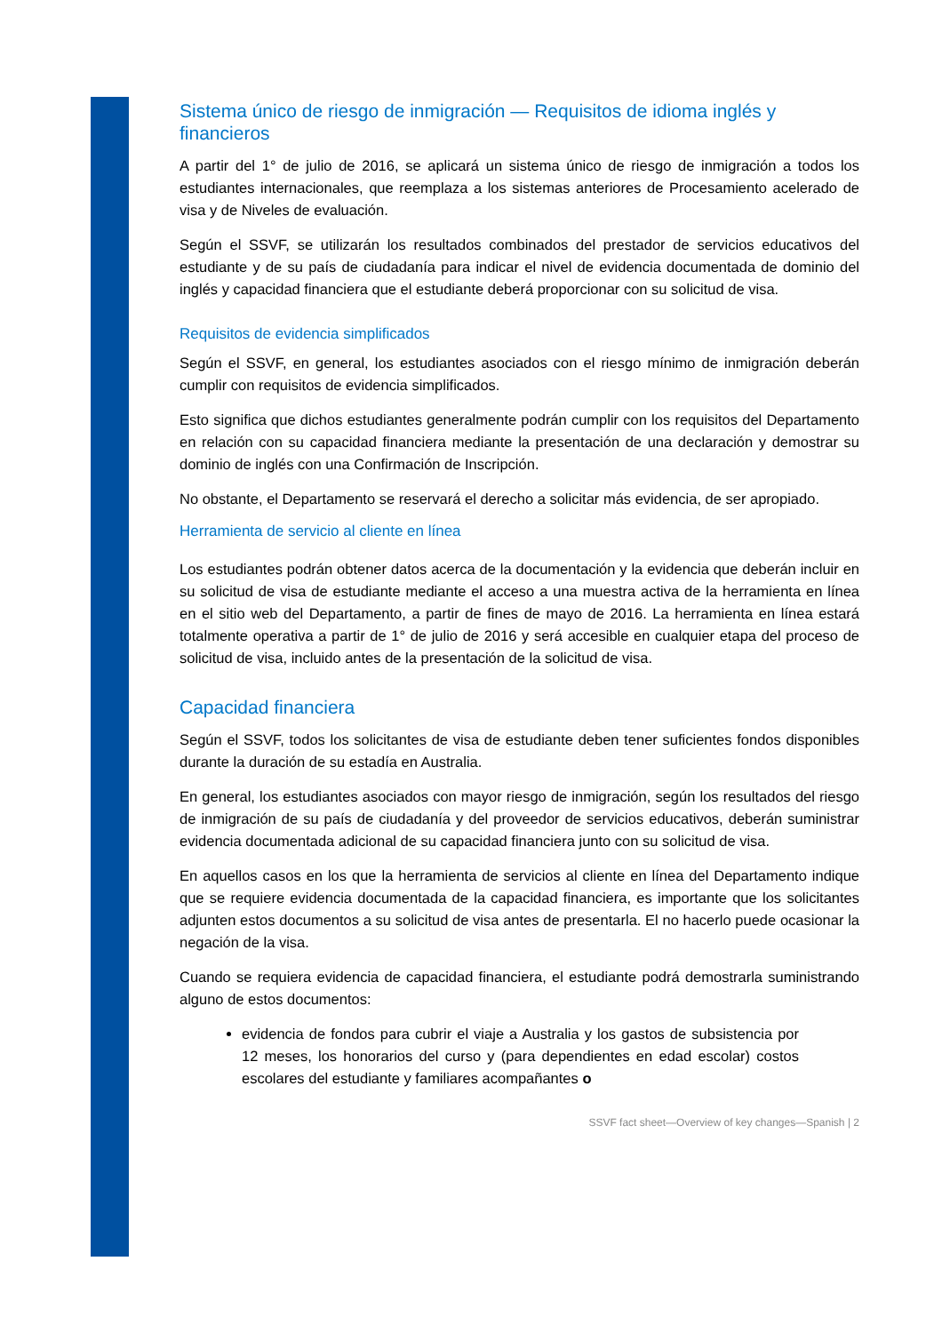Sistema único de riesgo de inmigración — Requisitos de idioma inglés y financieros
A partir del 1° de julio de 2016, se aplicará un sistema único de riesgo de inmigración a todos los estudiantes internacionales, que reemplaza a los sistemas anteriores de Procesamiento acelerado de visa y de Niveles de evaluación.
Según el SSVF, se utilizarán los resultados combinados del prestador de servicios educativos del estudiante y de su país de ciudadanía para indicar el nivel de evidencia documentada de dominio del inglés y capacidad financiera que el estudiante deberá proporcionar con su solicitud de visa.
Requisitos de evidencia simplificados
Según el SSVF, en general, los estudiantes asociados con el riesgo mínimo de inmigración deberán cumplir con requisitos de evidencia simplificados.
Esto significa que dichos estudiantes generalmente podrán cumplir con los requisitos del Departamento en relación con su capacidad financiera mediante la presentación de una declaración y demostrar su dominio de inglés con una Confirmación de Inscripción.
No obstante, el Departamento se reservará el derecho a solicitar más evidencia, de ser apropiado.
Herramienta de servicio al cliente en línea
Los estudiantes podrán obtener datos acerca de la documentación y la evidencia que deberán incluir en su solicitud de visa de estudiante mediante el acceso a una muestra activa de la herramienta en línea en el sitio web del Departamento, a partir de fines de mayo de 2016. La herramienta en línea estará totalmente operativa a partir de 1° de julio de 2016 y será accesible en cualquier etapa del proceso de solicitud de visa, incluido antes de la presentación de la solicitud de visa.
Capacidad financiera
Según el SSVF, todos los solicitantes de visa de estudiante deben tener suficientes fondos disponibles durante la duración de su estadía en Australia.
En general, los estudiantes asociados con mayor riesgo de inmigración, según los resultados del riesgo de inmigración de su país de ciudadanía y del proveedor de servicios educativos, deberán suministrar evidencia documentada adicional de su capacidad financiera junto con su solicitud de visa.
En aquellos casos en los que la herramienta de servicios al cliente en línea del Departamento indique que se requiere evidencia documentada de la capacidad financiera, es importante que los solicitantes adjunten estos documentos a su solicitud de visa antes de presentarla. El no hacerlo puede ocasionar la negación de la visa.
Cuando se requiera evidencia de capacidad financiera, el estudiante podrá demostrarla suministrando alguno de estos documentos:
evidencia de fondos para cubrir el viaje a Australia y los gastos de subsistencia por 12 meses, los honorarios del curso y (para dependientes en edad escolar) costos escolares del estudiante y familiares acompañantes o
SSVF fact sheet—Overview of key changes—Spanish | 2